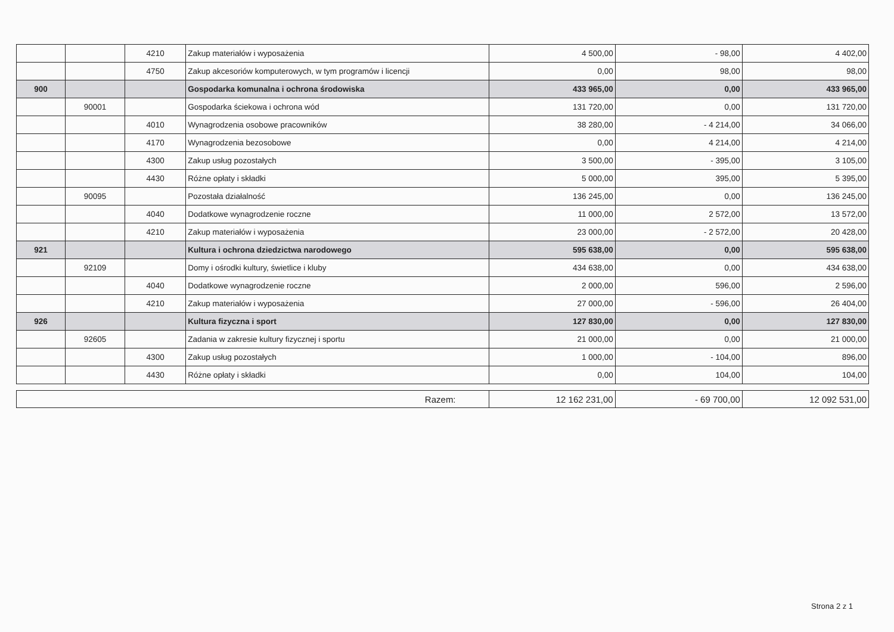| | | 4210 | Zakup materiałów i wyposażenia | 4 500,00 | - 98,00 | 4 402,00 |
| | | 4750 | Zakup akcesoriów komputerowych, w tym programów i licencji | 0,00 | 98,00 | 98,00 |
| 900 | | | Gospodarka komunalna i ochrona środowiska | 433 965,00 | 0,00 | 433 965,00 |
| | 90001 | | Gospodarka ściekowa i ochrona wód | 131 720,00 | 0,00 | 131 720,00 |
| | | 4010 | Wynagrodzenia osobowe pracowników | 38 280,00 | - 4 214,00 | 34 066,00 |
| | | 4170 | Wynagrodzenia bezosobowe | 0,00 | 4 214,00 | 4 214,00 |
| | | 4300 | Zakup usług pozostałych | 3 500,00 | - 395,00 | 3 105,00 |
| | | 4430 | Różne opłaty i składki | 5 000,00 | 395,00 | 5 395,00 |
| | 90095 | | Pozostała działalność | 136 245,00 | 0,00 | 136 245,00 |
| | | 4040 | Dodatkowe wynagrodzenie roczne | 11 000,00 | 2 572,00 | 13 572,00 |
| | | 4210 | Zakup materiałów i wyposażenia | 23 000,00 | - 2 572,00 | 20 428,00 |
| 921 | | | Kultura i ochrona dziedzictwa narodowego | 595 638,00 | 0,00 | 595 638,00 |
| | 92109 | | Domy i ośrodki kultury, świetlice i kluby | 434 638,00 | 0,00 | 434 638,00 |
| | | 4040 | Dodatkowe wynagrodzenie roczne | 2 000,00 | 596,00 | 2 596,00 |
| | | 4210 | Zakup materiałów i wyposażenia | 27 000,00 | - 596,00 | 26 404,00 |
| 926 | | | Kultura fizyczna i sport | 127 830,00 | 0,00 | 127 830,00 |
| | 92605 | | Zadania w zakresie kultury fizycznej i sportu | 21 000,00 | 0,00 | 21 000,00 |
| | | 4300 | Zakup usług pozostałych | 1 000,00 | - 104,00 | 896,00 |
| | | 4430 | Różne opłaty i składki | 0,00 | 104,00 | 104,00 |
| Razem: | 12 162 231,00 | - 69 700,00 | 12 092 531,00 |
Strona 2 z 1